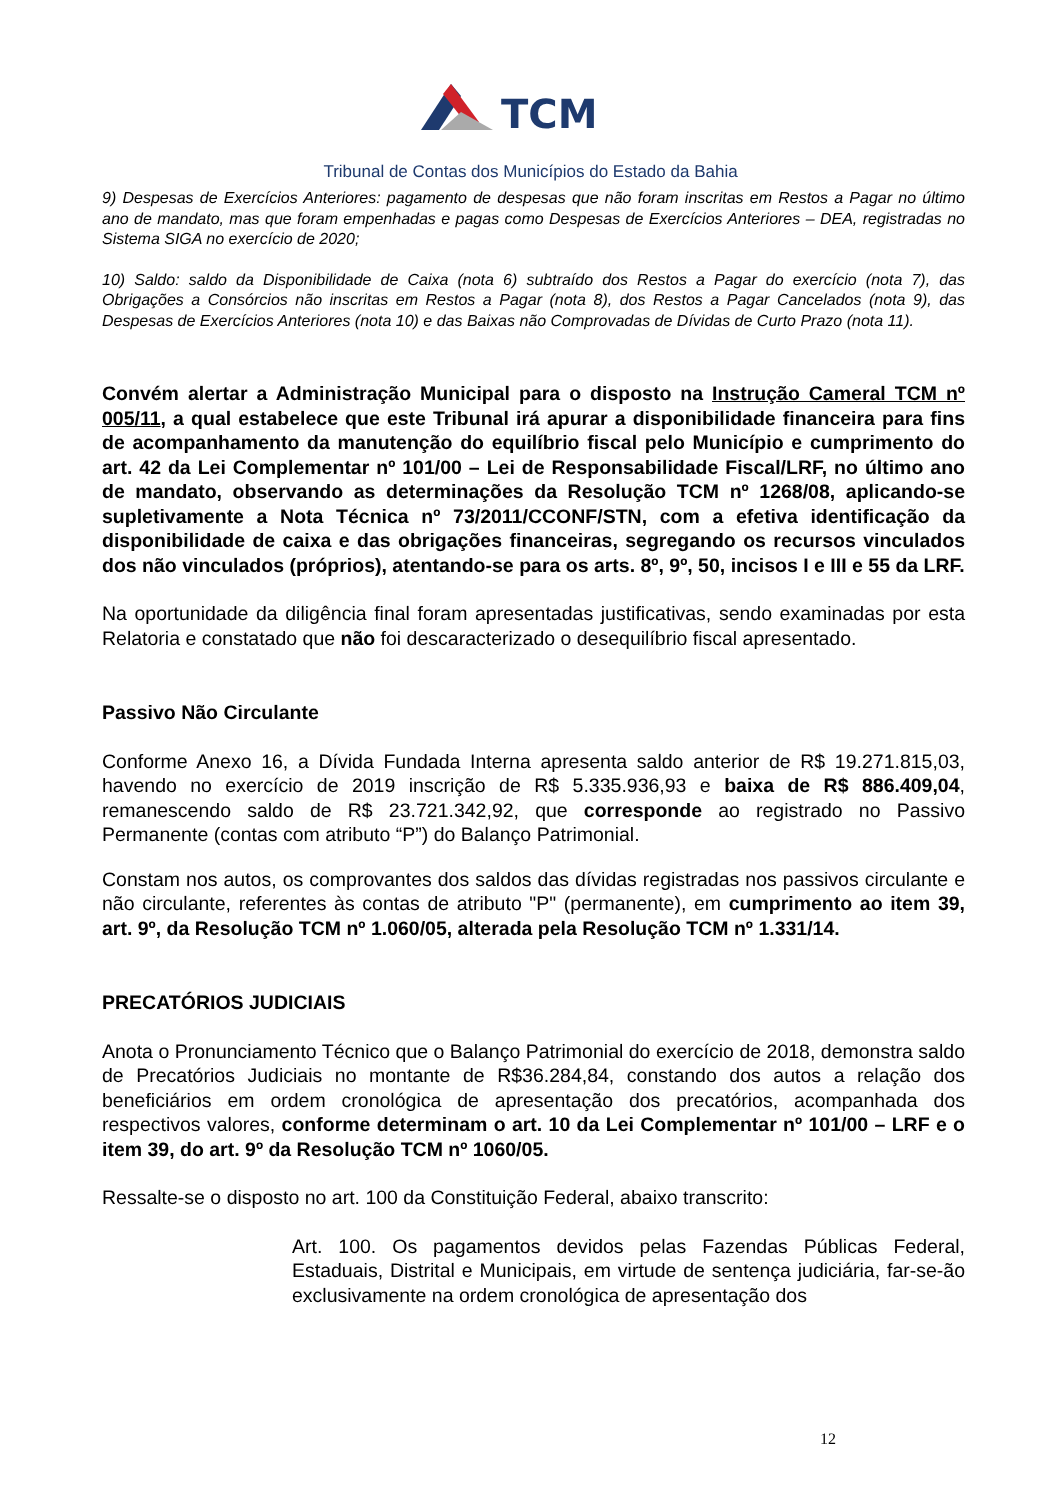TCM
Tribunal de Contas dos Municípios do Estado da Bahia
9) Despesas de Exercícios Anteriores: pagamento de despesas que não foram inscritas em Restos a Pagar no último ano de mandato, mas que foram empenhadas e pagas como Despesas de Exercícios Anteriores – DEA, registradas no Sistema SIGA no exercício de 2020;
10) Saldo: saldo da Disponibilidade de Caixa (nota 6) subtraído dos Restos a Pagar do exercício (nota 7), das Obrigações a Consórcios não inscritas em Restos a Pagar (nota 8), dos Restos a Pagar Cancelados (nota 9), das Despesas de Exercícios Anteriores (nota 10) e das Baixas não Comprovadas de Dívidas de Curto Prazo (nota 11).
Convém alertar a Administração Municipal para o disposto na Instrução Cameral TCM nº 005/11, a qual estabelece que este Tribunal irá apurar a disponibilidade financeira para fins de acompanhamento da manutenção do equilíbrio fiscal pelo Município e cumprimento do art. 42 da Lei Complementar nº 101/00 – Lei de Responsabilidade Fiscal/LRF, no último ano de mandato, observando as determinações da Resolução TCM nº 1268/08, aplicando-se supletivamente a Nota Técnica nº 73/2011/CCONF/STN, com a efetiva identificação da disponibilidade de caixa e das obrigações financeiras, segregando os recursos vinculados dos não vinculados (próprios), atentando-se para os arts. 8º, 9º, 50, incisos I e III e 55 da LRF.
Na oportunidade da diligência final foram apresentadas justificativas, sendo examinadas por esta Relatoria e constatado que não foi descaracterizado o desequilíbrio fiscal apresentado.
Passivo Não Circulante
Conforme Anexo 16, a Dívida Fundada Interna apresenta saldo anterior de R$ 19.271.815,03, havendo no exercício de 2019 inscrição de R$ 5.335.936,93 e baixa de R$ 886.409,04, remanescendo saldo de R$ 23.721.342,92, que corresponde ao registrado no Passivo Permanente (contas com atributo “P”) do Balanço Patrimonial.
Constam nos autos, os comprovantes dos saldos das dívidas registradas nos passivos circulante e não circulante, referentes às contas de atributo "P" (permanente), em cumprimento ao item 39, art. 9º, da Resolução TCM nº 1.060/05, alterada pela Resolução TCM nº 1.331/14.
PRECATÓRIOS JUDICIAIS
Anota o Pronunciamento Técnico que o Balanço Patrimonial do exercício de 2018, demonstra saldo de Precatórios Judiciais no montante de R$36.284,84, constando dos autos a relação dos beneficiários em ordem cronológica de apresentação dos precatórios, acompanhada dos respectivos valores, conforme determinam o art. 10 da Lei Complementar nº 101/00 – LRF e o item 39, do art. 9º da Resolução TCM nº 1060/05.
Ressalte-se o disposto no art. 100 da Constituição Federal, abaixo transcrito:
Art. 100. Os pagamentos devidos pelas Fazendas Públicas Federal, Estaduais, Distrital e Municipais, em virtude de sentença judiciária, far-se-ão exclusivamente na ordem cronológica de apresentação dos
12